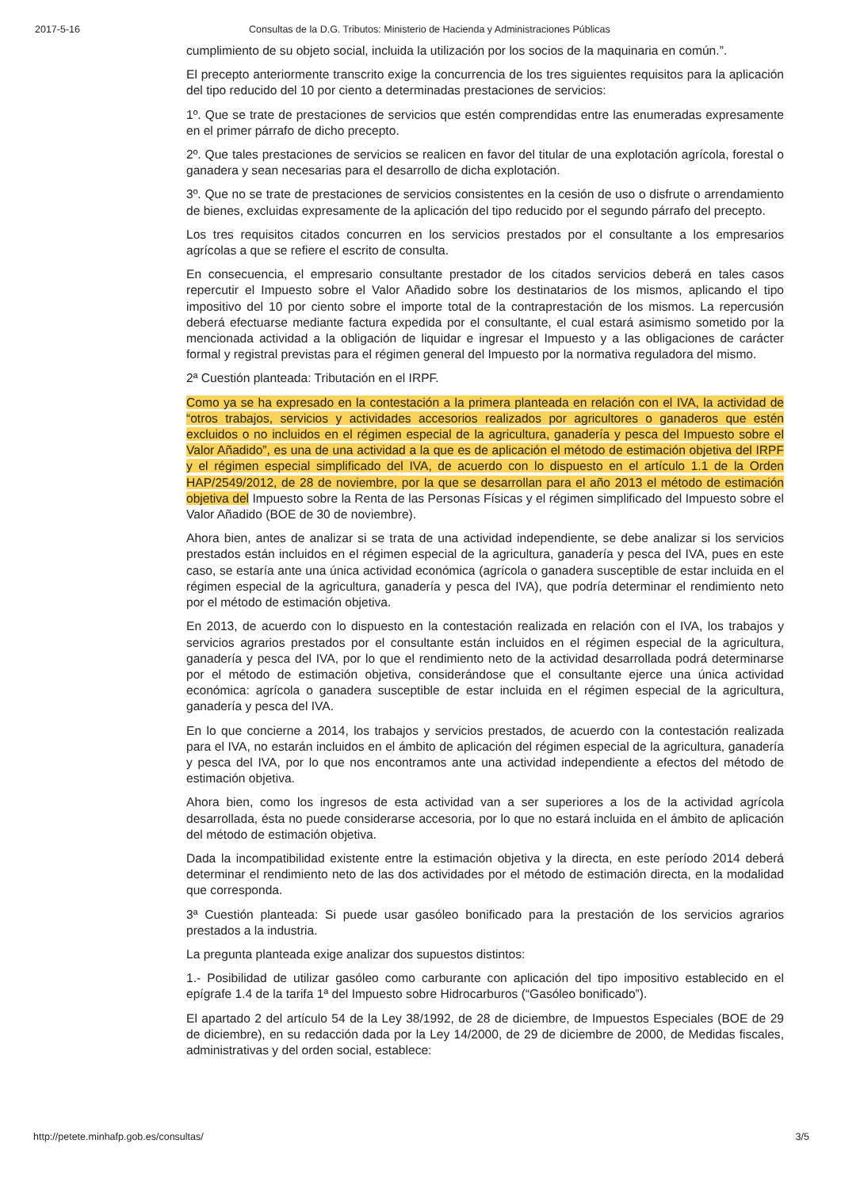2017-5-16 Consultas de la D.G. Tributos: Ministerio de Hacienda y Administraciones Públicas
cumplimiento de su objeto social, incluida la utilización por los socios de la maquinaria en común.”.
El precepto anteriormente transcrito exige la concurrencia de los tres siguientes requisitos para la aplicación del tipo reducido del 10 por ciento a determinadas prestaciones de servicios:
1º. Que se trate de prestaciones de servicios que estén comprendidas entre las enumeradas expresamente en el primer párrafo de dicho precepto.
2º. Que tales prestaciones de servicios se realicen en favor del titular de una explotación agrícola, forestal o ganadera y sean necesarias para el desarrollo de dicha explotación.
3º. Que no se trate de prestaciones de servicios consistentes en la cesión de uso o disfrute o arrendamiento de bienes, excluidas expresamente de la aplicación del tipo reducido por el segundo párrafo del precepto.
Los tres requisitos citados concurren en los servicios prestados por el consultante a los empresarios agrícolas a que se refiere el escrito de consulta.
En consecuencia, el empresario consultante prestador de los citados servicios deberá en tales casos repercutir el Impuesto sobre el Valor Añadido sobre los destinatarios de los mismos, aplicando el tipo impositivo del 10 por ciento sobre el importe total de la contraprestación de los mismos. La repercusión deberá efectuarse mediante factura expedida por el consultante, el cual estará asimismo sometido por la mencionada actividad a la obligación de liquidar e ingresar el Impuesto y a las obligaciones de carácter formal y registral previstas para el régimen general del Impuesto por la normativa reguladora del mismo.
2ª Cuestión planteada: Tributación en el IRPF.
Como ya se ha expresado en la contestación a la primera planteada en relación con el IVA, la actividad de “otros trabajos, servicios y actividades accesorios realizados por agricultores o ganaderos que estén excluidos o no incluidos en el régimen especial de la agricultura, ganadería y pesca del Impuesto sobre el Valor Añadido”, es una de una actividad a la que es de aplicación el método de estimación objetiva del IRPF y el régimen especial simplificado del IVA, de acuerdo con lo dispuesto en el artículo 1.1 de la Orden HAP/2549/2012, de 28 de noviembre, por la que se desarrollan para el año 2013 el método de estimación objetiva del Impuesto sobre la Renta de las Personas Físicas y el régimen simplificado del Impuesto sobre el Valor Añadido (BOE de 30 de noviembre).
Ahora bien, antes de analizar si se trata de una actividad independiente, se debe analizar si los servicios prestados están incluidos en el régimen especial de la agricultura, ganadería y pesca del IVA, pues en este caso, se estaría ante una única actividad económica (agrícola o ganadera susceptible de estar incluida en el régimen especial de la agricultura, ganadería y pesca del IVA), que podría determinar el rendimiento neto por el método de estimación objetiva.
En 2013, de acuerdo con lo dispuesto en la contestación realizada en relación con el IVA, los trabajos y servicios agrarios prestados por el consultante están incluidos en el régimen especial de la agricultura, ganadería y pesca del IVA, por lo que el rendimiento neto de la actividad desarrollada podrá determinarse por el método de estimación objetiva, considerándose que el consultante ejerce una única actividad económica: agrícola o ganadera susceptible de estar incluida en el régimen especial de la agricultura, ganadería y pesca del IVA.
En lo que concierne a 2014, los trabajos y servicios prestados, de acuerdo con la contestación realizada para el IVA, no estarán incluidos en el ámbito de aplicación del régimen especial de la agricultura, ganadería y pesca del IVA, por lo que nos encontramos ante una actividad independiente a efectos del método de estimación objetiva.
Ahora bien, como los ingresos de esta actividad van a ser superiores a los de la actividad agrícola desarrollada, ésta no puede considerarse accesoria, por lo que no estará incluida en el ámbito de aplicación del método de estimación objetiva.
Dada la incompatibilidad existente entre la estimación objetiva y la directa, en este período 2014 deberá determinar el rendimiento neto de las dos actividades por el método de estimación directa, en la modalidad que corresponda.
3ª Cuestión planteada: Si puede usar gasóleo bonificado para la prestación de los servicios agrarios prestados a la industria.
La pregunta planteada exige analizar dos supuestos distintos:
1.- Posibilidad de utilizar gasóleo como carburante con aplicación del tipo impositivo establecido en el epígrafe 1.4 de la tarifa 1ª del Impuesto sobre Hidrocarburos (“Gasóleo bonificado”).
El apartado 2 del artículo 54 de la Ley 38/1992, de 28 de diciembre, de Impuestos Especiales (BOE de 29 de diciembre), en su redacción dada por la Ley 14/2000, de 29 de diciembre de 2000, de Medidas fiscales, administrativas y del orden social, establece:
http://petete.minhafp.gob.es/consultas/ 3/5